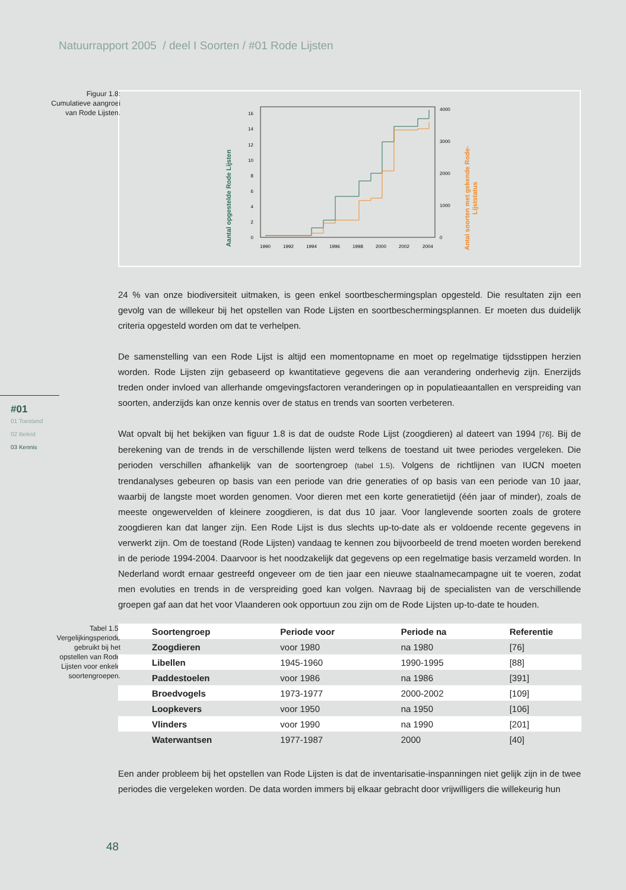Natuurrapport 2005 / deel I Soorten / #01 Rode Lijsten
Figuur 1.8:
Cumulatieve aangroei
van Rode Lijsten.
Aantal opgestelde Rode Lijsten
Antal soorten met gekende Rode-
Lijststatus
0
2
4
6
8
10
12
14
16
0
1000
2000
3000
4000
1990
1992
1994
1996
1998
2000
2002
2004
24 % van onze biodiversiteit uitmaken, is geen enkel soortbeschermingsplan opgesteld. Die resultaten zijn een gevolg van de willekeur bij het opstellen van Rode Lijsten en soortbeschermingsplannen. Er moeten dus duidelijk criteria opgesteld worden om dat te verhelpen.
De samenstelling van een Rode Lijst is altijd een momentopname en moet op regelmatige tijdsstippen herzien worden. Rode Lijsten zijn gebaseerd op kwantitatieve gegevens die aan verandering onderhevig zijn. Enerzijds treden onder invloed van allerhande omgevingsfactoren veranderingen op in populatieaantallen en verspreiding van soorten, anderzijds kan onze kennis over de status en trends van soorten verbeteren.
Wat opvalt bij het bekijken van figuur 1.8 is dat de oudste Rode Lijst (zoogdieren) al dateert van 1994 [76]. Bij de berekening van de trends in de verschillende lijsten werd telkens de toestand uit twee periodes vergeleken. Die perioden verschillen afhankelijk van de soortengroep (tabel 1.5). Volgens de richtlijnen van IUCN moeten trendanalyses gebeuren op basis van een periode van drie generaties of op basis van een periode van 10 jaar, waarbij de langste moet worden genomen. Voor dieren met een korte generatietijd (één jaar of minder), zoals de meeste ongewervelden of kleinere zoogdieren, is dat dus 10 jaar. Voor langlevende soorten zoals de grotere zoogdieren kan dat langer zijn. Een Rode Lijst is dus slechts up-to-date als er voldoende recente gegevens in verwerkt zijn. Om de toestand (Rode Lijsten) vandaag te kennen zou bijvoorbeeld de trend moeten worden berekend in de periode 1994-2004. Daarvoor is het noodzakelijk dat gegevens op een regelmatige basis verzameld worden. In Nederland wordt ernaar gestreefd ongeveer om de tien jaar een nieuwe staalnamecampagne uit te voeren, zodat men evoluties en trends in de verspreiding goed kan volgen. Navraag bij de specialisten van de verschillende groepen gaf aan dat het voor Vlaanderen ook opportuun zou zijn om de Rode Lijsten up-to-date te houden.
#01
01 Toestand
02 Beleid
03 Kennis
Tabel 1.5:
Vergelijkingsperiode
gebruikt bij het
opstellen van Rode
Lijsten voor enkele
soortengroepen.
| Soortengroep | Periode voor | Periode na | Referentie |
| --- | --- | --- | --- |
| Zoogdieren | voor 1980 | na 1980 | [76] |
| Libellen | 1945-1960 | 1990-1995 | [88] |
| Paddestoelen | voor 1986 | na 1986 | [391] |
| Broedvogels | 1973-1977 | 2000-2002 | [109] |
| Loopkevers | voor 1950 | na 1950 | [106] |
| Vlinders | voor 1990 | na 1990 | [201] |
| Waterwantsen | 1977-1987 | 2000 | [40] |
Een ander probleem bij het opstellen van Rode Lijsten is dat de inventarisatie-inspanningen niet gelijk zijn in de twee periodes die vergeleken worden. De data worden immers bij elkaar gebracht door vrijwilligers die willekeurig hun
48